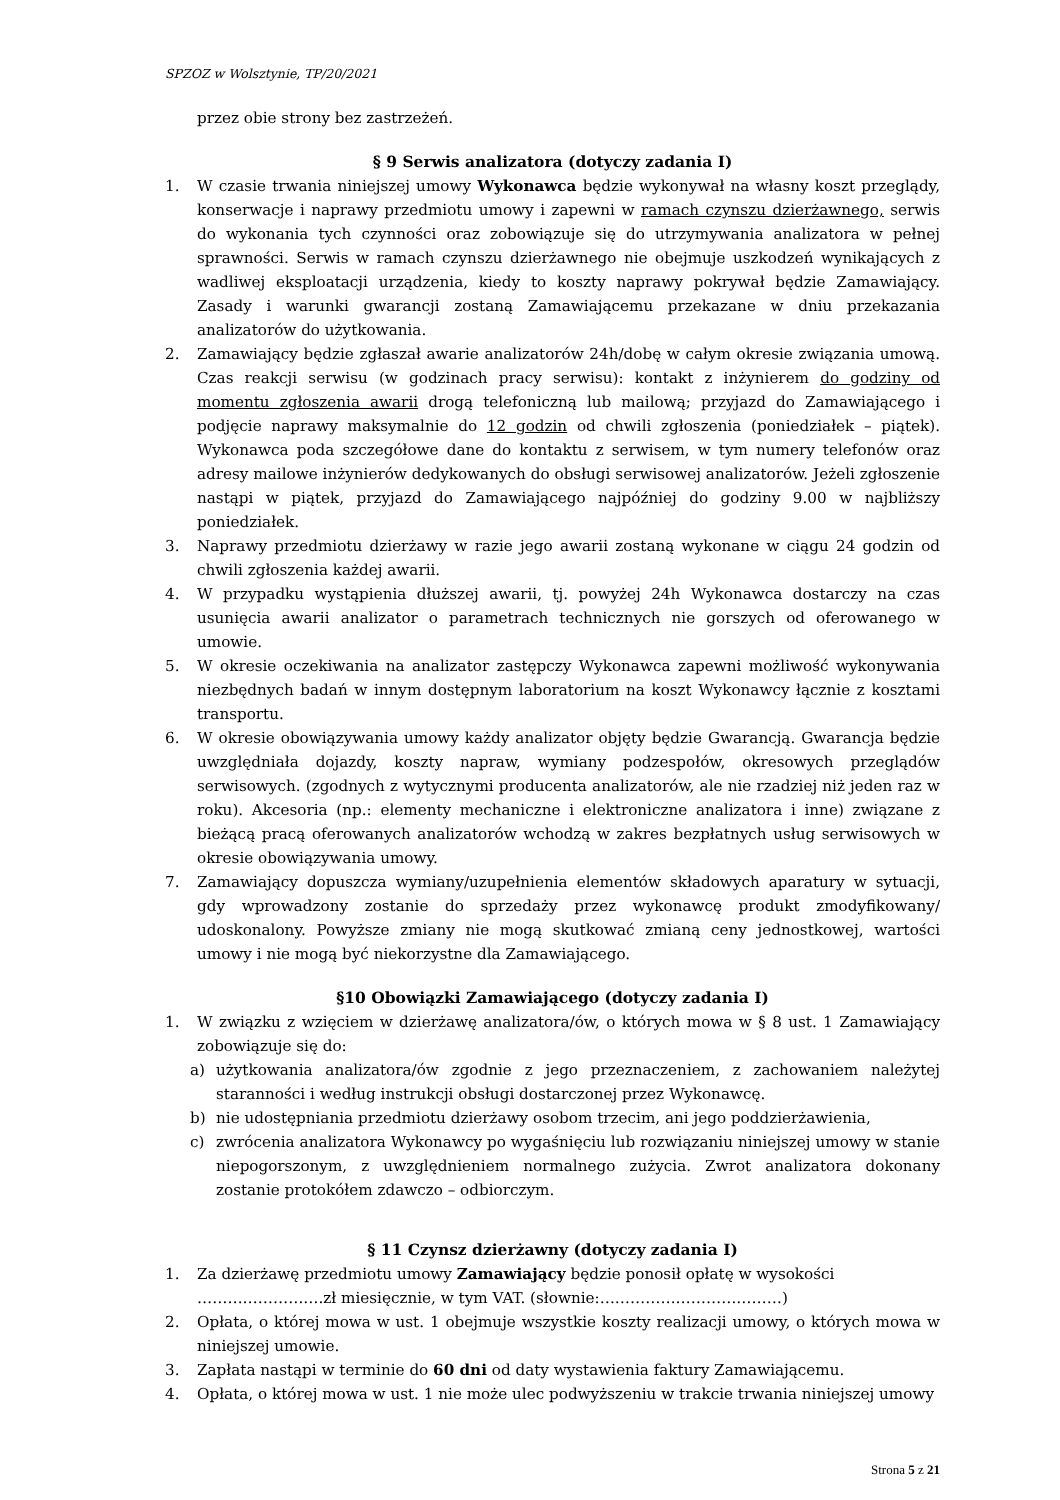SPZOZ w Wolsztynie, TP/20/2021
przez obie strony bez zastrzeżeń.
§ 9 Serwis analizatora (dotyczy zadania I)
1. W czasie trwania niniejszej umowy Wykonawca będzie wykonywał na własny koszt przeglądy, konserwacje i naprawy przedmiotu umowy i zapewni w ramach czynszu dzierżawnego, serwis do wykonania tych czynności oraz zobowiązuje się do utrzymywania analizatora w pełnej sprawności. Serwis w ramach czynszu dzierżawnego nie obejmuje uszkodzeń wynikających z wadliwej eksploatacji urządzenia, kiedy to koszty naprawy pokrywał będzie Zamawiający. Zasady i warunki gwarancji zostaną Zamawiającemu przekazane w dniu przekazania analizatorów do użytkowania.
2. Zamawiający będzie zgłaszał awarie analizatorów 24h/dobę w całym okresie związania umową. Czas reakcji serwisu (w godzinach pracy serwisu): kontakt z inżynierem do godziny od momentu zgłoszenia awarii drogą telefoniczną lub mailową; przyjazd do Zamawiającego i podjęcie naprawy maksymalnie do 12 godzin od chwili zgłoszenia (poniedziałek – piątek). Wykonawca poda szczegółowe dane do kontaktu z serwisem, w tym numery telefonów oraz adresy mailowe inżynierów dedykowanych do obsługi serwisowej analizatorów. Jeżeli zgłoszenie nastąpi w piątek, przyjazd do Zamawiającego najpóźniej do godziny 9.00 w najbliższy poniedziałek.
3. Naprawy przedmiotu dzierżawy w razie jego awarii zostaną wykonane w ciągu 24 godzin od chwili zgłoszenia każdej awarii.
4. W przypadku wystąpienia dłuższej awarii, tj. powyżej 24h Wykonawca dostarczy na czas usunięcia awarii analizator o parametrach technicznych nie gorszych od oferowanego w umowie.
5. W okresie oczekiwania na analizator zastępczy Wykonawca zapewni możliwość wykonywania niezbędnych badań w innym dostępnym laboratorium na koszt Wykonawcy łącznie z kosztami transportu.
6. W okresie obowiązywania umowy każdy analizator objęty będzie Gwarancją. Gwarancja będzie uwzględniała dojazdy, koszty napraw, wymiany podzespołów, okresowych przeglądów serwisowych. (zgodnych z wytycznymi producenta analizatorów, ale nie rzadziej niż jeden raz w roku). Akcesoria (np.: elementy mechaniczne i elektroniczne analizatora i inne) związane z bieżącą pracą oferowanych analizatorów wchodzą w zakres bezpłatnych usług serwisowych w okresie obowiązywania umowy.
7. Zamawiający dopuszcza wymiany/uzupełnienia elementów składowych aparatury w sytuacji, gdy wprowadzony zostanie do sprzedaży przez wykonawcę produkt zmodyfikowany/ udoskonalony. Powyższe zmiany nie mogą skutkować zmianą ceny jednostkowej, wartości umowy i nie mogą być niekorzystne dla Zamawiającego.
§10 Obowiązki Zamawiającego (dotyczy zadania I)
1. W związku z wzięciem w dzierżawę analizatora/ów, o których mowa w § 8 ust. 1 Zamawiający zobowiązuje się do:
a) użytkowania analizatora/ów zgodnie z jego przeznaczeniem, z zachowaniem należytej staranności i według instrukcji obsługi dostarczonej przez Wykonawcę.
b) nie udostępniania przedmiotu dzierżawy osobom trzecim, ani jego poddzierżawienia,
c) zwrócenia analizatora Wykonawcy po wygaśnięciu lub rozwiązaniu niniejszej umowy w stanie niepogorszonym, z uwzględnieniem normalnego zużycia. Zwrot analizatora dokonany zostanie protokółem zdawczo – odbiorczym.
§ 11 Czynsz dzierżawny (dotyczy zadania I)
1. Za dzierżawę przedmiotu umowy Zamawiający będzie ponosił opłatę w wysokości
…………………….zł miesięcznie, w tym VAT. (słownie:………………………………)
2. Opłata, o której mowa w ust. 1 obejmuje wszystkie koszty realizacji umowy, o których mowa w niniejszej umowie.
3. Zapłata nastąpi w terminie do 60 dni od daty wystawienia faktury Zamawiającemu.
4. Opłata, o której mowa w ust. 1 nie może ulec podwyższeniu w trakcie trwania niniejszej umowy
Strona 5 z 21